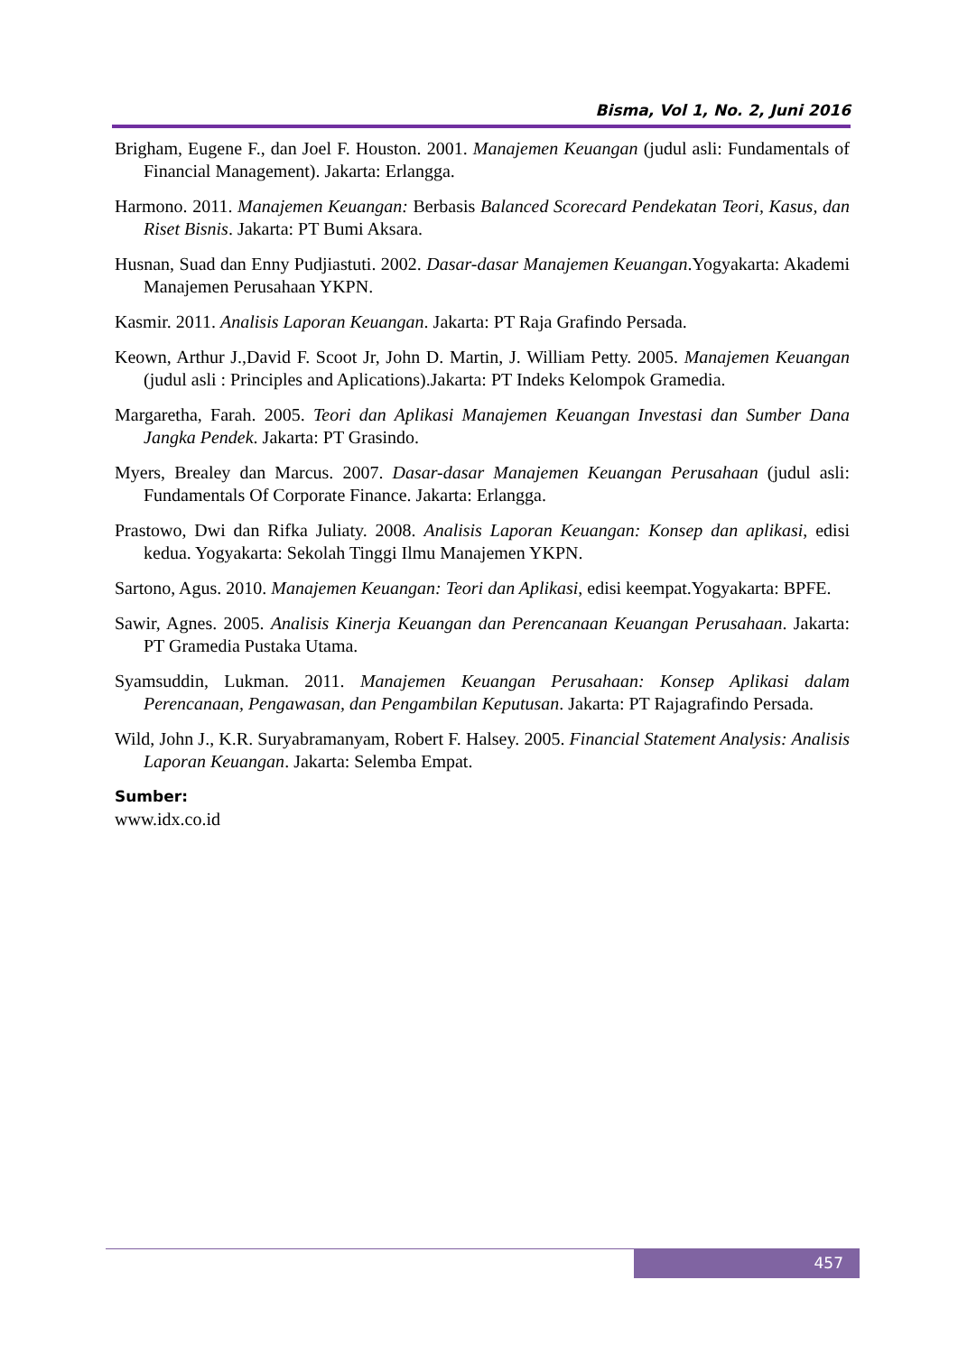Bisma, Vol 1, No. 2, Juni 2016
Brigham, Eugene F., dan Joel F. Houston. 2001. Manajemen Keuangan (judul asli: Fundamentals of Financial Management). Jakarta: Erlangga.
Harmono. 2011. Manajemen Keuangan: Berbasis Balanced Scorecard Pendekatan Teori, Kasus, dan Riset Bisnis. Jakarta: PT Bumi Aksara.
Husnan, Suad dan Enny Pudjiastuti. 2002. Dasar-dasar Manajemen Keuangan.Yogyakarta: Akademi Manajemen Perusahaan YKPN.
Kasmir. 2011. Analisis Laporan Keuangan. Jakarta: PT Raja Grafindo Persada.
Keown, Arthur J.,David F. Scoot Jr, John D. Martin, J. William Petty. 2005. Manajemen Keuangan (judul asli : Principles and Aplications).Jakarta: PT Indeks Kelompok Gramedia.
Margaretha, Farah. 2005. Teori dan Aplikasi Manajemen Keuangan Investasi dan Sumber Dana Jangka Pendek. Jakarta: PT Grasindo.
Myers, Brealey dan Marcus. 2007. Dasar-dasar Manajemen Keuangan Perusahaan (judul asli: Fundamentals Of Corporate Finance. Jakarta: Erlangga.
Prastowo, Dwi dan Rifka Juliaty. 2008. Analisis Laporan Keuangan: Konsep dan aplikasi, edisi kedua. Yogyakarta: Sekolah Tinggi Ilmu Manajemen YKPN.
Sartono, Agus. 2010. Manajemen Keuangan: Teori dan Aplikasi, edisi keempat.Yogyakarta: BPFE.
Sawir, Agnes. 2005. Analisis Kinerja Keuangan dan Perencanaan Keuangan Perusahaan. Jakarta: PT Gramedia Pustaka Utama.
Syamsuddin, Lukman. 2011. Manajemen Keuangan Perusahaan: Konsep Aplikasi dalam Perencanaan, Pengawasan, dan Pengambilan Keputusan. Jakarta: PT Rajagrafindo Persada.
Wild, John J., K.R. Suryabramanyam, Robert F. Halsey. 2005. Financial Statement Analysis: Analisis Laporan Keuangan. Jakarta: Selemba Empat.
Sumber:
www.idx.co.id
457